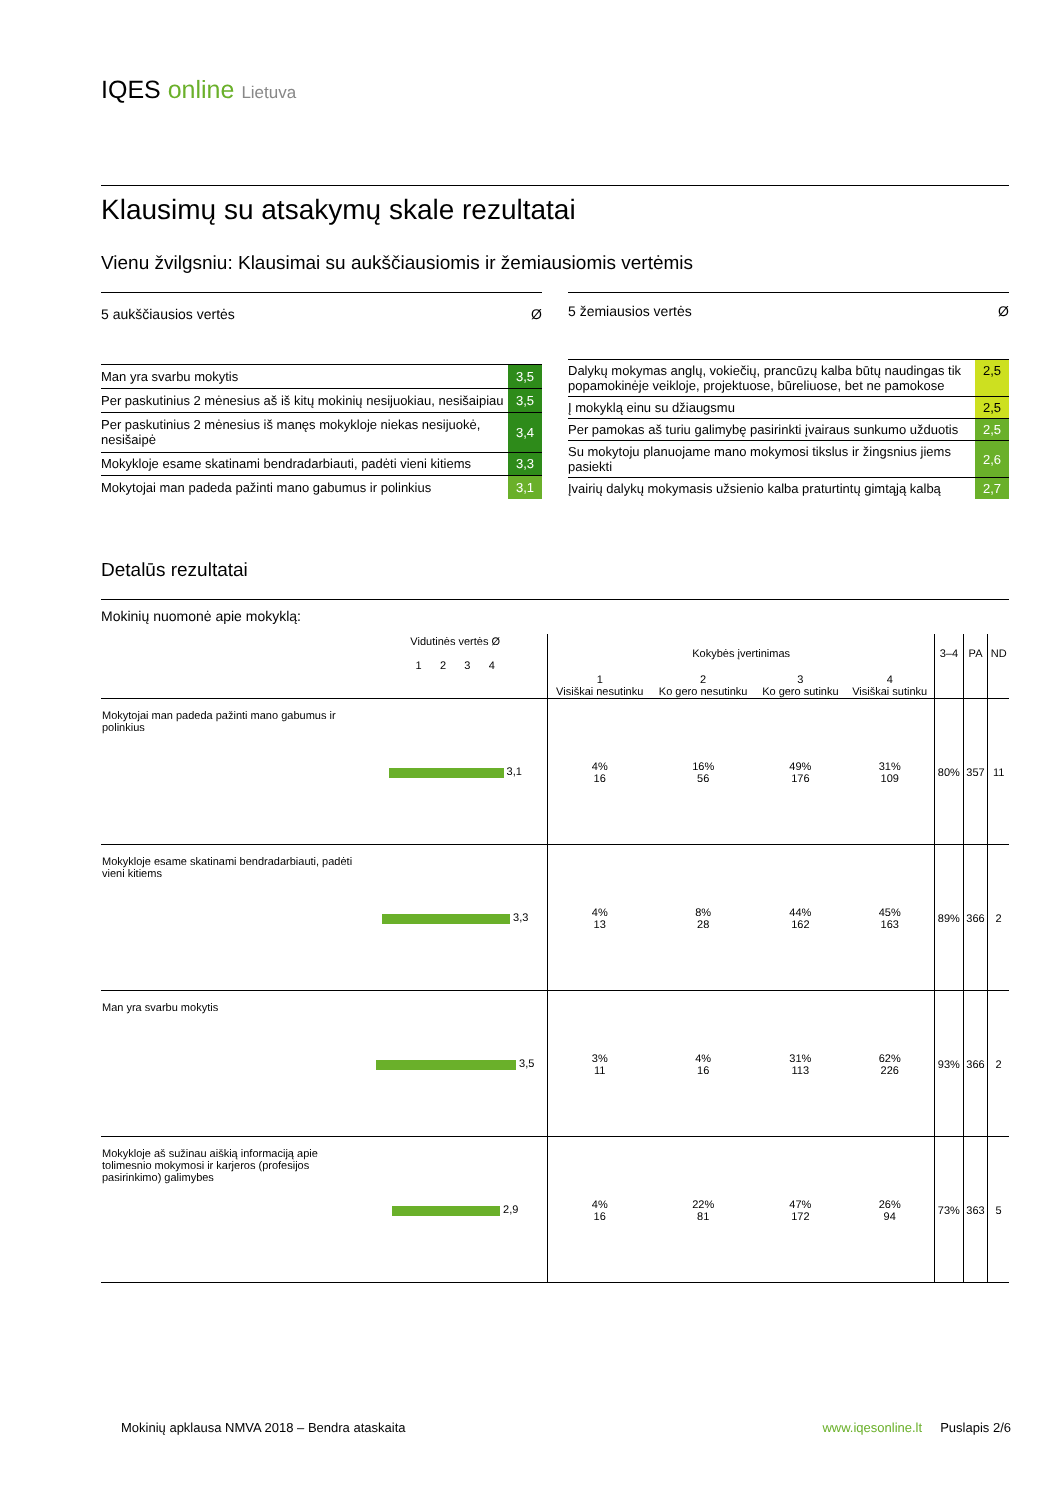IQES online Lietuva
Klausimų su atsakymų skale rezultatai
Vienu žvilgsniu: Klausimai su aukščiausiomis ir žemiausiomis vertėmis
| 5 aukščiausios vertės | Ø |
| --- | --- |
| Man yra svarbu mokytis | 3,5 |
| Per paskutinius 2 mėnesius aš iš kitų mokinių nesijuokiau, nesišaipiau | 3,5 |
| Per paskutinius 2 mėnesius iš manęs mokykloje niekas nesijuokė, nesišaipė | 3,4 |
| Mokykloje esame skatinami bendradarbiauti, padėti vieni kitiems | 3,3 |
| Mokytojai man padeda pažinti mano gabumus ir polinkius | 3,1 |
| 5 žemiausios vertės | Ø |
| --- | --- |
| Dalykų mokymas anglų, vokiečių, prancūzų kalba būtų naudingas tik popamokinėje veikloje, projektuose, būreliuose, bet ne pamokose | 2,5 |
| Į mokyklą einu su džiaugsmu | 2,5 |
| Per pamokas aš turiu galimybę pasirinkti įvairaus sunkumo užduotis | 2,5 |
| Su mokytoju planuojame mano mokymosi tikslus ir žingsnius jiems pasiekti | 2,6 |
| Įvairių dalykų mokymasis užsienio kalba praturtintų gimtąją kalbą | 2,7 |
Detalūs rezultatai
Mokinių nuomonė apie mokyklą:
| | Vidutinės vertės Ø 1 2 3 4 | Kokybės įvertinimas | | | | 3–4 | PA | ND |
| --- | --- | --- | --- | --- | --- | --- | --- | --- |
| | | 1 Visiškai nesutinku | 2 Ko gero nesutinku | 3 Ko gero sutinku | 4 Visiškai sutinku | | | |
| Mokytojai man padeda pažinti mano gabumus ir polinkius | 3,1 | 4% 16 | 16% 56 | 49% 176 | 31% 109 | 80% | 357 | 11 |
| Mokykloje esame skatinami bendradarbiauti, padėti vieni kitiems | 3,3 | 4% 13 | 8% 28 | 44% 162 | 45% 163 | 89% | 366 | 2 |
| Man yra svarbu mokytis | 3,5 | 3% 11 | 4% 16 | 31% 113 | 62% 226 | 93% | 366 | 2 |
| Mokykloje aš sužinau aiškią informaciją apie tolimesnio mokymosi ir karjeros (profesijos pasirinkimo) galimybes | 2,9 | 4% 16 | 22% 81 | 47% 172 | 26% 94 | 73% | 363 | 5 |
Mokinių apklausa NMVA 2018 – Bendra ataskaita www.iqesonline.lt Puslapis 2/6